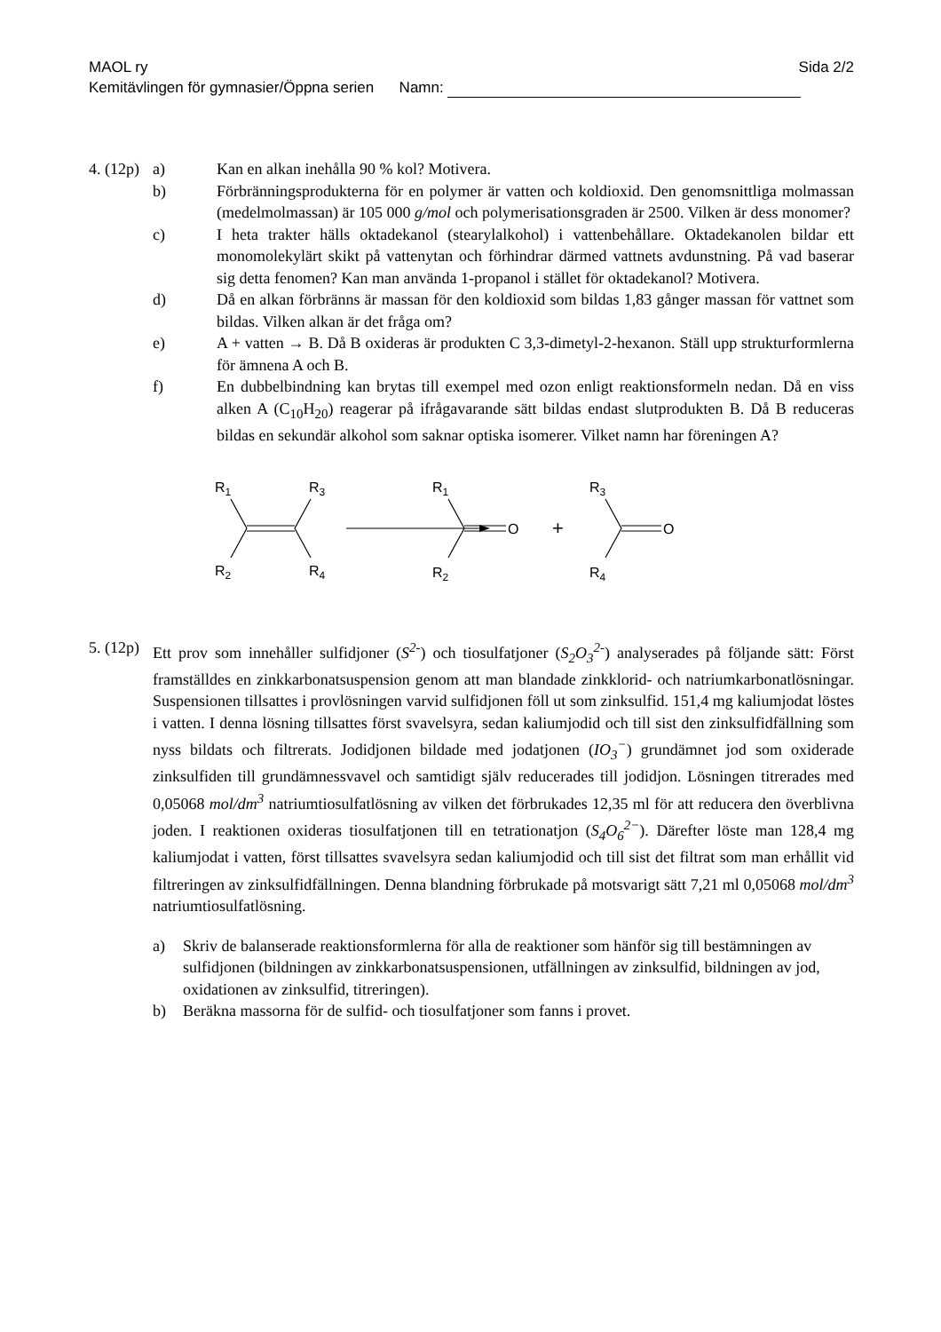MAOL ry Sida 2/2
Kemitävlingen för gymnasier/Öppna serien Namn:
4. (12p)
a) Kan en alkan inehålla 90 % kol? Motivera.
b) Förbränningsprodukterna för en polymer är vatten och koldioxid. Den genomsnittliga molmassan (medelmolmassan) är 105 000 g/mol och polymerisationsgraden är 2500. Vilken är dess monomer?
c) I heta trakter hälls oktadekanol (stearylalkohol) i vattenbehållare. Oktadekanolen bildar ett monomolekylärt skikt på vattenytan och förhindrar därmed vattnets avdunstning. På vad baserar sig detta fenomen? Kan man använda 1-propanol i stället för oktadekanol? Motivera.
d) Då en alkan förbränns är massan för den koldioxid som bildas 1,83 gånger massan för vattnet som bildas. Vilken alkan är det fråga om?
e) A + vatten → B. Då B oxideras är produkten C 3,3-dimetyl-2-hexanon. Ställ upp strukturformlerna för ämnena A och B.
f) En dubbelbindning kan brytas till exempel med ozon enligt reaktionsformeln nedan. Då en viss alken A (C<sub>10</sub>H<sub>20</sub>) reagerar på ifrågavarande sätt bildas endast slutprodukten B. Då B reduceras bildas en sekundär alkohol som saknar optiska isomerer. Vilket namn har föreningen A?
R1
R3
R2
R4
R1
R2
O
+
R3
R4
O
5. (12p)
Ett prov som innehåller sulfidjoner (S<sup>2-</sup>) och tiosulfatjoner (S<sub>2</sub>O<sub>3</sub><sup>2-</sup>) analyserades på följande sätt: Först framställdes en zinkkarbonatsuspension genom att man blandade zinkklorid- och natriumkarbonatlösningar. Suspensionen tillsattes i provlösningen varvid sulfidjonen föll ut som zinksulfid. 151,4 mg kaliumjodat löstes i vatten. I denna lösning tillsattes först svavelsyra, sedan kaliumjodid och till sist den zinksulfidfällning som nyss bildats och filtrerats. Jodidjonen bildade med jodatjonen (IO<sub>3</sub><sup>−</sup>) grundämnet jod som oxiderade zinksulfiden till grundämnessvavel och samtidigt själv reducerades till jodidjon. Lösningen titrerades med 0,05068 mol/dm<sup>3</sup> natriumtiosulfatlösning av vilken det förbrukades 12,35 ml för att reducera den överblivna joden. I reaktionen oxideras tiosulfatjonen till en tetrationatjon (S<sub>4</sub>O<sub>6</sub><sup>2−</sup>). Därefter löste man 128,4 mg kaliumjodat i vatten, först tillsattes svavelsyra sedan kaliumjodid och till sist det filtrat som man erhållit vid filtreringen av zinksulfidfällningen. Denna blandning förbrukade på motsvarigt sätt 7,21 ml 0,05068 mol/dm<sup>3</sup> natriumtiosulfatlösning.
a) Skriv de balanserade reaktionsformlerna för alla de reaktioner som hänför sig till bestämningen av sulfidjonen (bildningen av zinkkarbonatsuspensionen, utfällningen av zinksulfid, bildningen av jod, oxidationen av zinksulfid, titreringen).
b) Beräkna massorna för de sulfid- och tiosulfatjoner som fanns i provet.